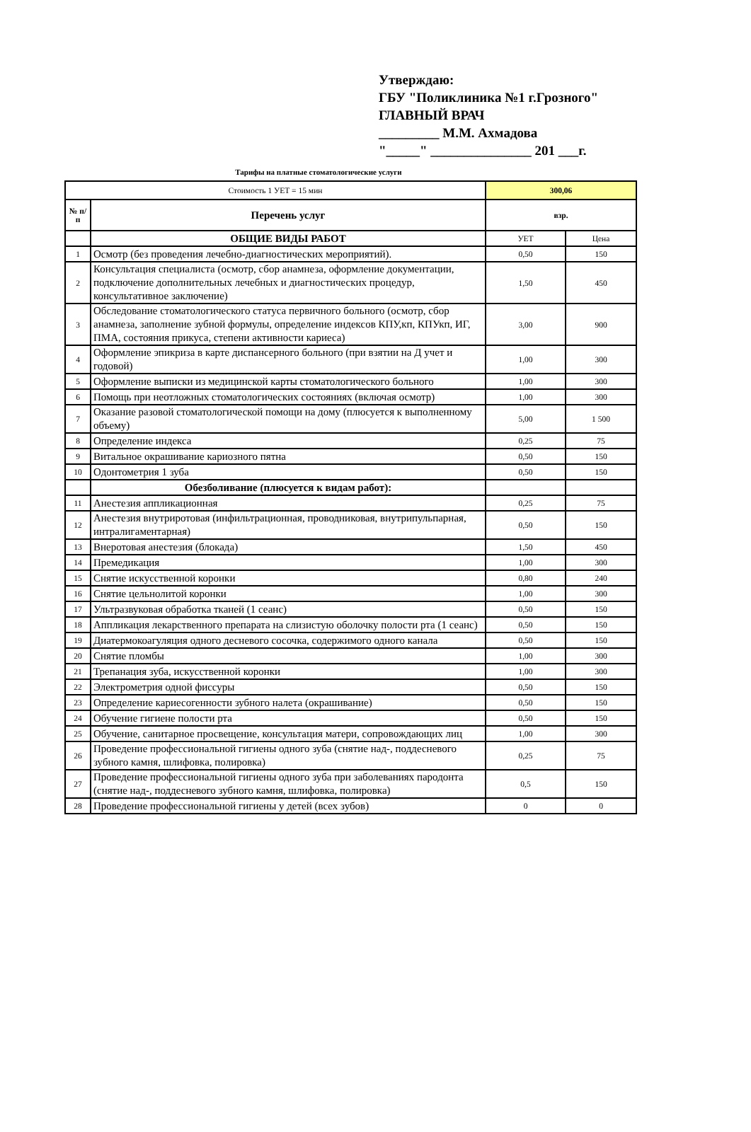Утверждаю:
ГБУ "Поликлиника №1 г.Грозного"
ГЛАВНЫЙ ВРАЧ
_________ М.М. Ахмадова
"_____" _______________ 201 ___г.
Тарифы на платные стоматологические услуги
| Стоимость 1 УЕТ = 15 мин | | 300,06 | |
| № п/п | Перечень услуг | взр. | |
| | ОБЩИЕ ВИДЫ РАБОТ | УЕТ | Цена |
| 1 | Осмотр (без проведения лечебно-диагностических мероприятий). | 0,50 | 150 |
| 2 | Консультация специалиста (осмотр, сбор анамнеза, оформление документации, подключение дополнительных лечебных и диагностических процедур, консультативное заключение) | 1,50 | 450 |
| 3 | Обследование стоматологического статуса первичного больного (осмотр, сбор анамнеза, заполнение зубной формулы, определение индексов КПУ,кп, КПУкп, ИГ, ПМА, состояния прикуса, степени активности кариеса) | 3,00 | 900 |
| 4 | Оформление эпикриза в карте диспансерного больного (при взятии на Д учет и годовой) | 1,00 | 300 |
| 5 | Оформление выписки из медицинской карты стоматологического больного | 1,00 | 300 |
| 6 | Помощь при неотложных стоматологических состояниях (включая осмотр) | 1,00 | 300 |
| 7 | Оказание разовой стоматологической помощи на дому (плюсуется к выполненному объему) | 5,00 | 1 500 |
| 8 | Определение индекса | 0,25 | 75 |
| 9 | Витальное окрашивание кариозного пятна | 0,50 | 150 |
| 10 | Одонтометрия 1 зуба | 0,50 | 150 |
| | Обезболивание (плюсуется к видам работ): | | |
| 11 | Анестезия аппликационная | 0,25 | 75 |
| 12 | Анестезия внутриротовая (инфильтрационная, проводниковая, внутрипульпарная, интралигаментарная) | 0,50 | 150 |
| 13 | Внеротовая анестезия (блокада) | 1,50 | 450 |
| 14 | Премедикация | 1,00 | 300 |
| 15 | Снятие искусственной коронки | 0,80 | 240 |
| 16 | Снятие цельнолитой коронки | 1,00 | 300 |
| 17 | Ультразвуковая обработка тканей (1 сеанс) | 0,50 | 150 |
| 18 | Аппликация лекарственного препарата на слизистую оболочку полости рта (1 сеанс) | 0,50 | 150 |
| 19 | Диатермокоагуляция одного десневого сосочка, содержимого одного канала | 0,50 | 150 |
| 20 | Снятие пломбы | 1,00 | 300 |
| 21 | Трепанация зуба, искусственной коронки | 1,00 | 300 |
| 22 | Электрометрия одной фиссуры | 0,50 | 150 |
| 23 | Определение кариесогенности зубного налета (окрашивание) | 0,50 | 150 |
| 24 | Обучение гигиене полости рта | 0,50 | 150 |
| 25 | Обучение, санитарное просвещение, консультация матери, сопровождающих лиц | 1,00 | 300 |
| 26 | Проведение профессиональной гигиены одного зуба (снятие над-, поддесневого зубного камня, шлифовка, полировка) | 0,25 | 75 |
| 27 | Проведение профессиональной гигиены одного зуба при заболеваниях пародонта (снятие над-, поддесневого зубного камня, шлифовка, полировка) | 0,5 | 150 |
| 28 | Проведение профессиональной гигиены у детей (всех зубов) | 0 | 0 |